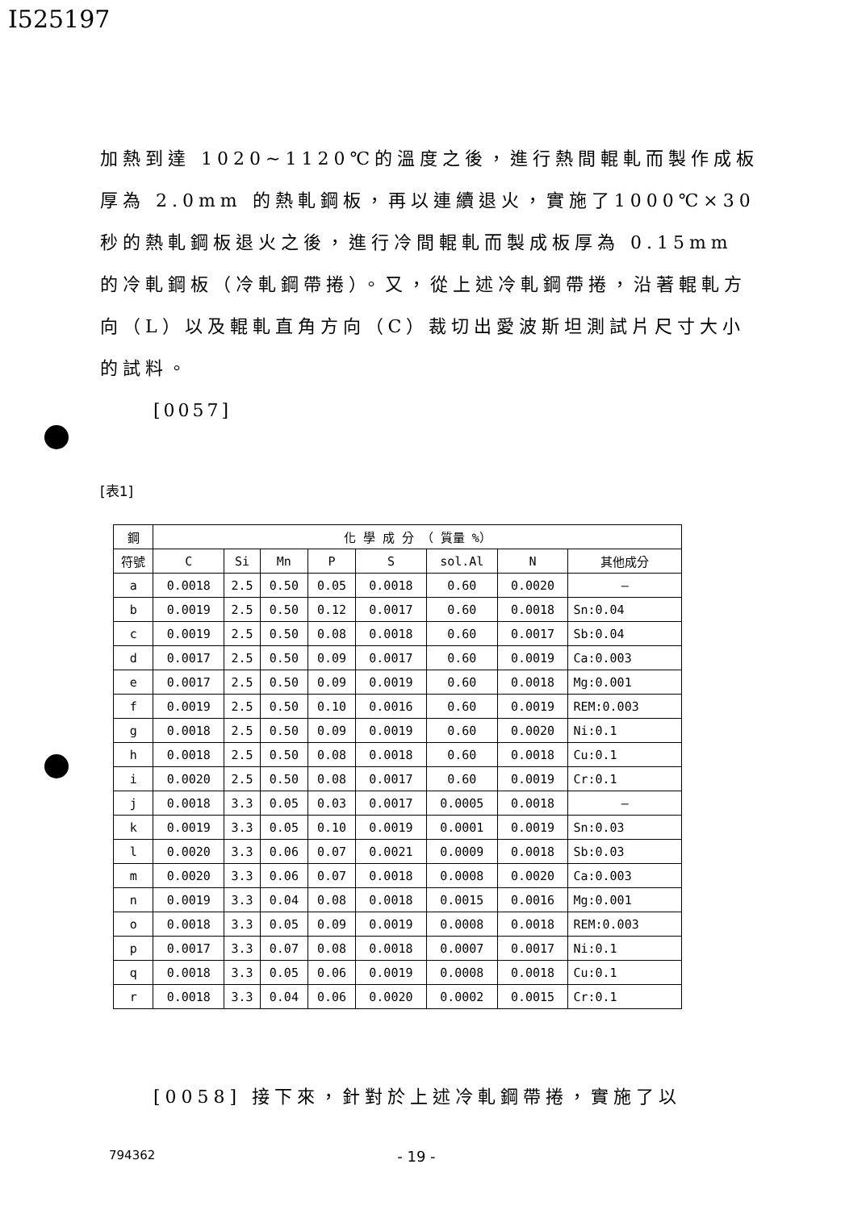I525197
加熱到達 1020~1120℃的溫度之後，進行熱間輥軋而製作成板厚為 2.0mm 的熱軋鋼板，再以連續退火，實施了1000℃×30 秒的熱軋鋼板退火之後，進行冷間輥軋而製成板厚為 0.15mm 的冷軋鋼板（冷軋鋼帶捲）。又，從上述冷軋鋼帶捲，沿著輥軋方向（L）以及輥軋直角方向（C）裁切出愛波斯坦測試片尺寸大小的試料。
[0057]
[表1]
| 鋼 | 化 學 成 分 （ 質量 %） | | | | | | | |
| --- | --- | --- | --- | --- | --- | --- | --- | --- |
| 符號 | C | Si | Mn | P | S | sol.Al | N | 其他成分 |
| a | 0.0018 | 2.5 | 0.50 | 0.05 | 0.0018 | 0.60 | 0.0020 | — |
| b | 0.0019 | 2.5 | 0.50 | 0.12 | 0.0017 | 0.60 | 0.0018 | Sn:0.04 |
| c | 0.0019 | 2.5 | 0.50 | 0.08 | 0.0018 | 0.60 | 0.0017 | Sb:0.04 |
| d | 0.0017 | 2.5 | 0.50 | 0.09 | 0.0017 | 0.60 | 0.0019 | Ca:0.003 |
| e | 0.0017 | 2.5 | 0.50 | 0.09 | 0.0019 | 0.60 | 0.0018 | Mg:0.001 |
| f | 0.0019 | 2.5 | 0.50 | 0.10 | 0.0016 | 0.60 | 0.0019 | REM:0.003 |
| g | 0.0018 | 2.5 | 0.50 | 0.09 | 0.0019 | 0.60 | 0.0020 | Ni:0.1 |
| h | 0.0018 | 2.5 | 0.50 | 0.08 | 0.0018 | 0.60 | 0.0018 | Cu:0.1 |
| i | 0.0020 | 2.5 | 0.50 | 0.08 | 0.0017 | 0.60 | 0.0019 | Cr:0.1 |
| j | 0.0018 | 3.3 | 0.05 | 0.03 | 0.0017 | 0.0005 | 0.0018 | — |
| k | 0.0019 | 3.3 | 0.05 | 0.10 | 0.0019 | 0.0001 | 0.0019 | Sn:0.03 |
| l | 0.0020 | 3.3 | 0.06 | 0.07 | 0.0021 | 0.0009 | 0.0018 | Sb:0.03 |
| m | 0.0020 | 3.3 | 0.06 | 0.07 | 0.0018 | 0.0008 | 0.0020 | Ca:0.003 |
| n | 0.0019 | 3.3 | 0.04 | 0.08 | 0.0018 | 0.0015 | 0.0016 | Mg:0.001 |
| o | 0.0018 | 3.3 | 0.05 | 0.09 | 0.0019 | 0.0008 | 0.0018 | REM:0.003 |
| p | 0.0017 | 3.3 | 0.07 | 0.08 | 0.0018 | 0.0007 | 0.0017 | Ni:0.1 |
| q | 0.0018 | 3.3 | 0.05 | 0.06 | 0.0019 | 0.0008 | 0.0018 | Cu:0.1 |
| r | 0.0018 | 3.3 | 0.04 | 0.06 | 0.0020 | 0.0002 | 0.0015 | Cr:0.1 |
[0058] 接下來，針對於上述冷軋鋼帶捲，實施了以
794362 - 19 -